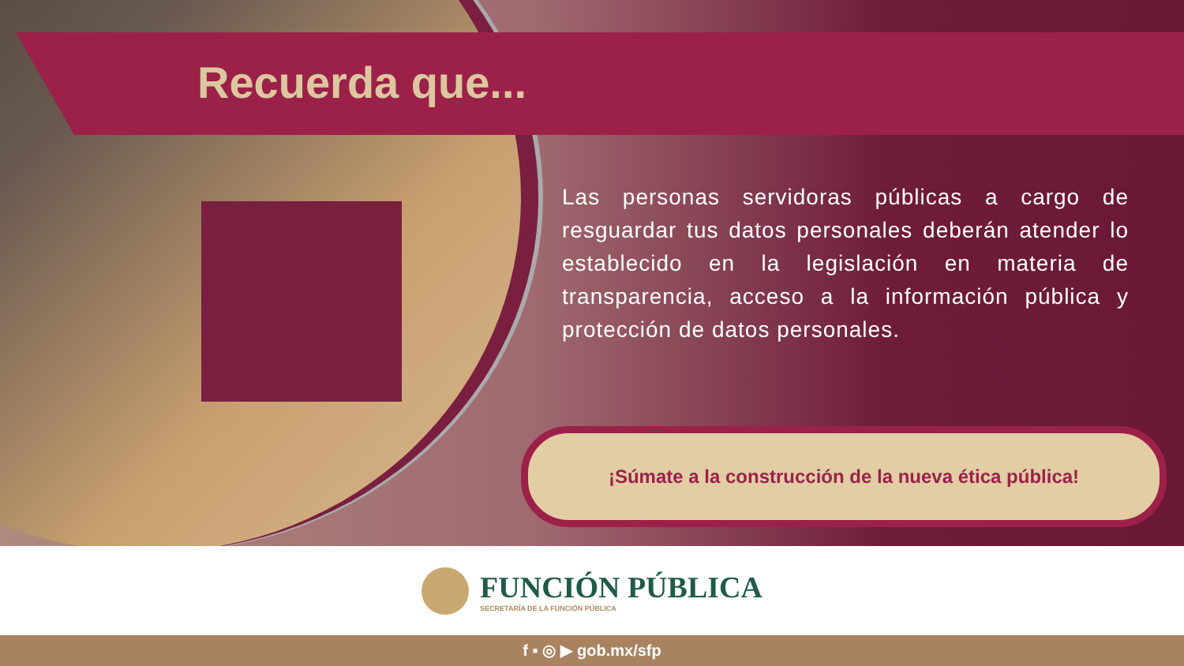Recuerda que...
Las personas servidoras públicas a cargo de resguardar tus datos personales deberán atender lo establecido en la legislación en materia de transparencia, acceso a la información pública y protección de datos personales.
¡Súmate a la construcción de la nueva ética pública!
FUNCIÓN PÚBLICA
SECRETARÍA DE LA FUNCIÓN PÚBLICA
f ▪ ◎ ▶ gob.mx/sfp